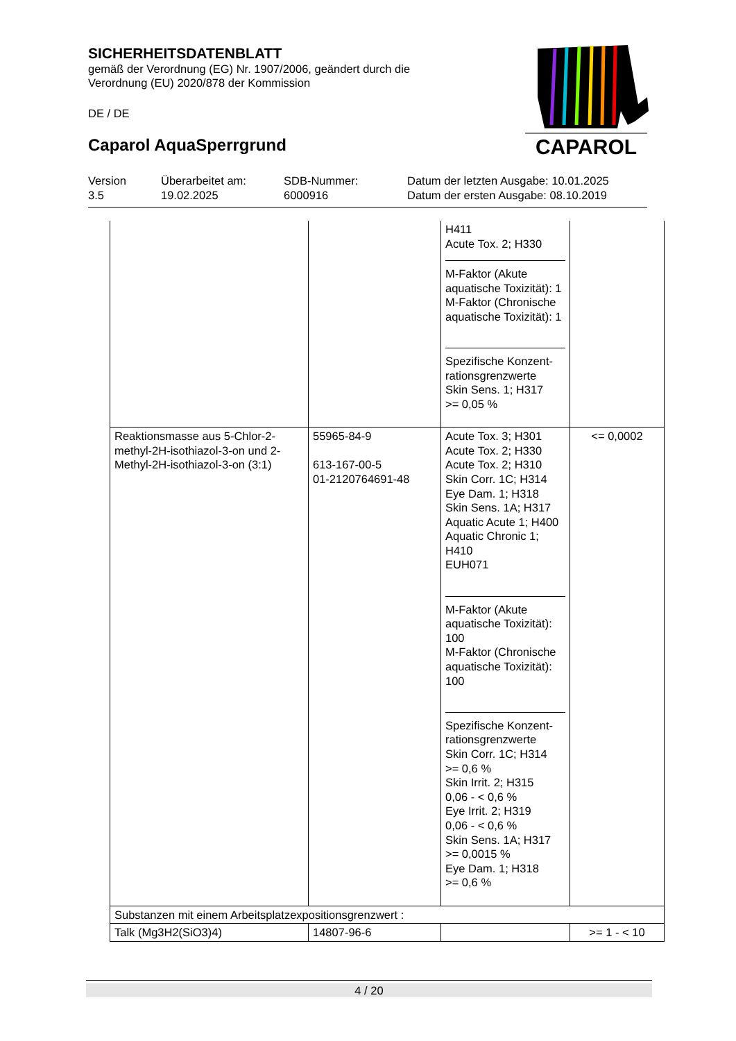SICHERHEITSDATENBLATT
gemäß der Verordnung (EG) Nr. 1907/2006, geändert durch die
Verordnung (EU) 2020/878 der Kommission
DE / DE
Caparol AquaSperrgrund
CAPAROL
| Version 3.5 | Überarbeitet am: 19.02.2025 | SDB-Nummer: 6000916 | Datum der letzten Ausgabe: 10.01.2025 Datum der ersten Ausgabe: 08.10.2019 |
| | | H411 Acute Tox. 2; H330 M-Faktor (Akute aquatische Toxizität): 1 M-Faktor (Chronische aquatische Toxizität): 1 Spezifische Konzent-rationsgrenzwerte Skin Sens. 1; H317 >= 0,05 % | |
| Reaktionsmasse aus 5-Chlor-2-methyl-2H-isothiazol-3-on und 2-Methyl-2H-isothiazol-3-on (3:1) | 55965-84-9 613-167-00-5 01-2120764691-48 | Acute Tox. 3; H301 Acute Tox. 2; H330 Acute Tox. 2; H310 Skin Corr. 1C; H314 Eye Dam. 1; H318 Skin Sens. 1A; H317 Aquatic Acute 1; H400 Aquatic Chronic 1; H410 EUH071 M-Faktor (Akute aquatische Toxizität): 100 M-Faktor (Chronische aquatische Toxizität): 100 Spezifische Konzent-rationsgrenzwerte Skin Corr. 1C; H314 >= 0,6 % Skin Irrit. 2; H315 0,06 - < 0,6 % Eye Irrit. 2; H319 0,06 - < 0,6 % Skin Sens. 1A; H317 >= 0,0015 % Eye Dam. 1; H318 >= 0,6 % | <= 0,0002 |
| Substanzen mit einem Arbeitsplatzexpositionsgrenzwert : | | | |
| Talk (Mg3H2(SiO3)4) | 14807-96-6 | | >= 1 - < 10 |
4 / 20